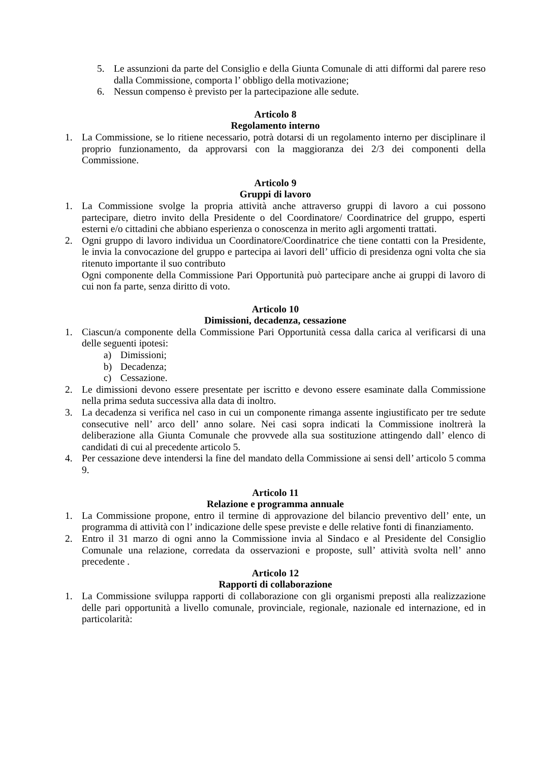5. Le assunzioni da parte del Consiglio e della Giunta Comunale di atti difformi dal parere reso dalla Commissione, comporta l’ obbligo della motivazione;
6. Nessun compenso è previsto per la partecipazione alle sedute.
Articolo 8
Regolamento interno
1. La Commissione, se lo ritiene necessario, potrà dotarsi di un regolamento interno per disciplinare il proprio funzionamento, da approvarsi con la maggioranza dei 2/3 dei componenti della Commissione.
Articolo 9
Gruppi di lavoro
1. La Commissione svolge la propria attività anche attraverso gruppi di lavoro a cui possono partecipare, dietro invito della Presidente o del Coordinatore/ Coordinatrice del gruppo, esperti esterni e/o cittadini che abbiano esperienza o conoscenza in merito agli argomenti trattati.
2. Ogni gruppo di lavoro individua un Coordinatore/Coordinatrice che tiene contatti con la Presidente, le invia la convocazione del gruppo e partecipa ai lavori dell’ ufficio di presidenza ogni volta che sia ritenuto importante il suo contributo
Ogni componente della Commissione Pari Opportunità può partecipare anche ai gruppi di lavoro di cui non fa parte, senza diritto di voto.
Articolo 10
Dimissioni, decadenza, cessazione
1. Ciascun/a componente della Commissione Pari Opportunità cessa dalla carica al verificarsi di una delle seguenti ipotesi:
a) Dimissioni;
b) Decadenza;
c) Cessazione.
2. Le dimissioni devono essere presentate per iscritto e devono essere esaminate dalla Commissione nella prima seduta successiva alla data di inoltro.
3. La decadenza si verifica nel caso in cui un componente rimanga assente ingiustificato per tre sedute consecutive nell’ arco dell’ anno solare. Nei casi sopra indicati la Commissione inoltrerà la deliberazione alla Giunta Comunale che provvede alla sua sostituzione attingendo dall’ elenco di candidati di cui al precedente articolo 5.
4. Per cessazione deve intendersi la fine del mandato della Commissione ai sensi dell’ articolo 5 comma 9.
Articolo 11
Relazione e programma annuale
1. La Commissione propone, entro il termine di approvazione del bilancio preventivo dell’ ente, un programma di attività con l’ indicazione delle spese previste e delle relative fonti di finanziamento.
2. Entro il 31 marzo di ogni anno la Commissione invia al Sindaco e al Presidente del Consiglio Comunale una relazione, corredata da osservazioni e proposte, sull’ attività svolta nell’ anno precedente .
Articolo 12
Rapporti di collaborazione
1. La Commissione sviluppa rapporti di collaborazione con gli organismi preposti alla realizzazione delle pari opportunità a livello comunale, provinciale, regionale, nazionale ed internazione, ed in particolarità: